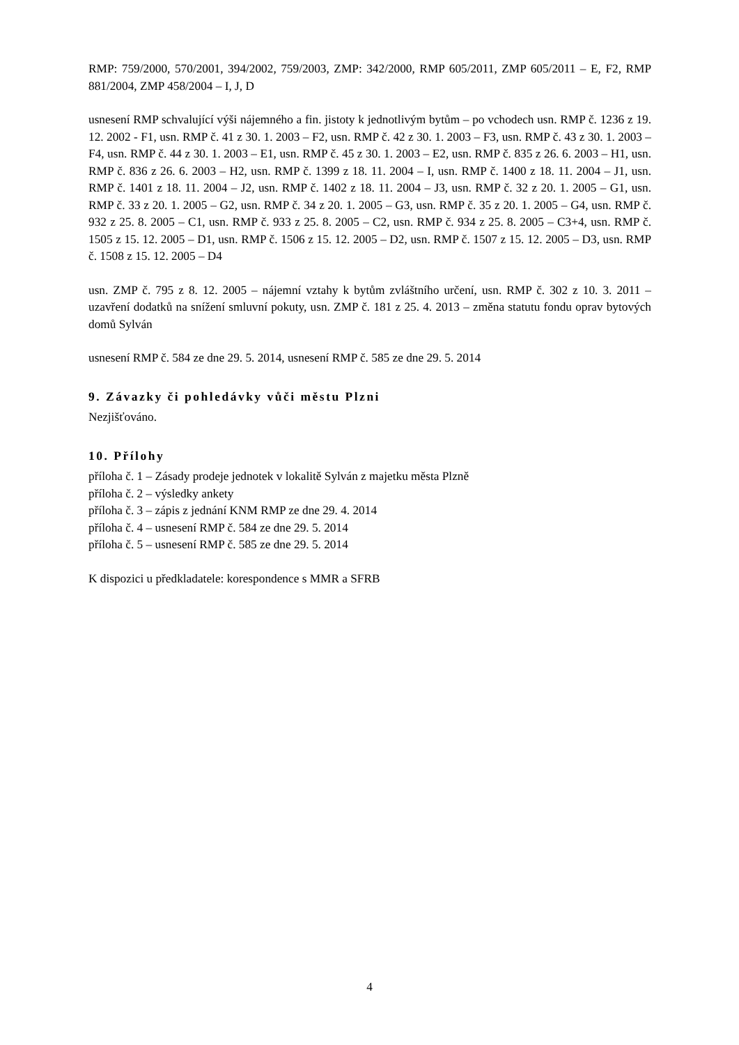RMP: 759/2000, 570/2001, 394/2002, 759/2003, ZMP: 342/2000, RMP 605/2011, ZMP 605/2011 – E, F2, RMP 881/2004, ZMP 458/2004 – I, J, D
usnesení RMP schvalující výši nájemného a fin. jistoty k jednotlivým bytům – po vchodech usn. RMP č. 1236 z 19. 12. 2002 - F1, usn. RMP č. 41 z 30. 1. 2003 – F2, usn. RMP č. 42 z 30. 1. 2003 – F3, usn. RMP č. 43 z 30. 1. 2003 – F4, usn. RMP č. 44 z 30. 1. 2003 – E1, usn. RMP č. 45 z 30. 1. 2003 – E2, usn. RMP č. 835 z 26. 6. 2003 – H1, usn. RMP č. 836 z 26. 6. 2003 – H2, usn. RMP č. 1399 z 18. 11. 2004 – I, usn. RMP č. 1400 z 18. 11. 2004 – J1, usn. RMP č. 1401 z 18. 11. 2004 – J2, usn. RMP č. 1402 z 18. 11. 2004 – J3, usn. RMP č. 32 z 20. 1. 2005 – G1, usn. RMP č. 33 z 20. 1. 2005 – G2, usn. RMP č. 34 z 20. 1. 2005 – G3, usn. RMP č. 35 z 20. 1. 2005 – G4, usn. RMP č. 932 z 25. 8. 2005 – C1, usn. RMP č. 933 z 25. 8. 2005 – C2, usn. RMP č. 934 z 25. 8. 2005 – C3+4, usn. RMP č. 1505 z 15. 12. 2005 – D1, usn. RMP č. 1506 z 15. 12. 2005 – D2, usn. RMP č. 1507 z 15. 12. 2005 – D3, usn. RMP č. 1508 z 15. 12. 2005 – D4
usn. ZMP č. 795 z 8. 12. 2005 – nájemní vztahy k bytům zvláštního určení, usn. RMP č. 302 z 10. 3. 2011 – uzavření dodatků na snížení smluvní pokuty, usn. ZMP č. 181 z 25. 4. 2013 – změna statutu fondu oprav bytových domů Sylván
usnesení RMP č. 584 ze dne 29. 5. 2014, usnesení RMP č. 585 ze dne 29. 5. 2014
9. Závazky či pohledávky vůči městu Plzni
Nezjišťováno.
10. Přílohy
příloha č. 1 – Zásady prodeje jednotek v lokalitě Sylván z majetku města Plzně
příloha č. 2 – výsledky ankety
příloha č. 3 – zápis z jednání KNM RMP ze dne 29. 4. 2014
příloha č. 4 – usnesení RMP č. 584 ze dne 29. 5. 2014
příloha č. 5 – usnesení RMP č. 585 ze dne 29. 5. 2014
K dispozici u předkladatele: korespondence s MMR a SFRB
4